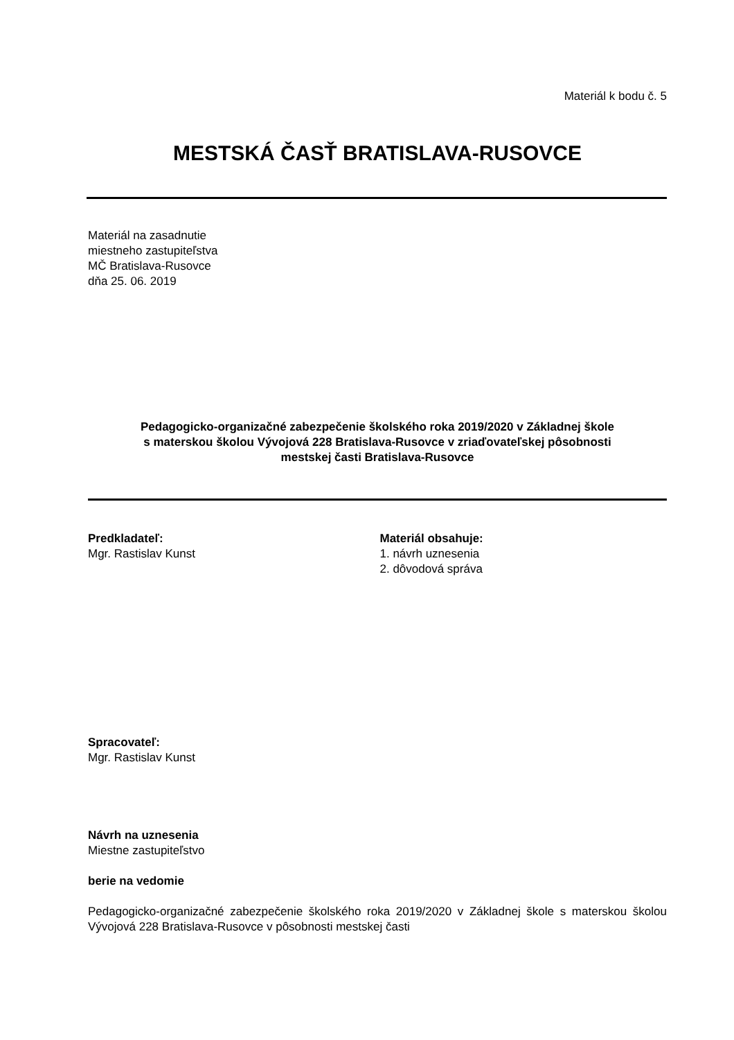Materiál k bodu č. 5
MESTSKÁ ČASŤ BRATISLAVA-RUSOVCE
Materiál na zasadnutie
miestneho zastupiteľstva
MČ Bratislava-Rusovce
dňa 25. 06. 2019
Pedagogicko-organizačné zabezpečenie školského roka 2019/2020 v Základnej škole
s materskou školou Vývojová 228 Bratislava-Rusovce v zriaďovateľskej pôsobnosti
mestskej časti Bratislava-Rusovce
Predkladateľ:
Mgr. Rastislav Kunst
Materiál obsahuje:
1. návrh uznesenia
2. dôvodová správa
Spracovateľ:
Mgr. Rastislav Kunst
Návrh na uznesenia
Miestne zastupiteľstvo
berie na vedomie
Pedagogicko-organizačné zabezpečenie školského roka 2019/2020 v Základnej škole s materskou školou Vývojová 228 Bratislava-Rusovce v pôsobnosti mestskej časti